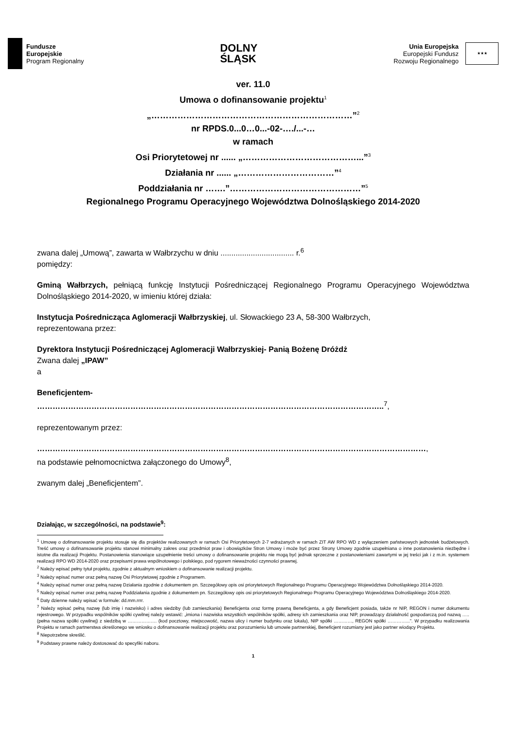Fundusze
Europejskie
Program Regionalny
DOLNY
ŚLĄSK
Unia Europejska
Europejski Fundusz
Rozwoju Regionalnego
★★★
ver. 11.0
Umowa o dofinansowanie projektu<sup>1</sup>
„……………………………………………………………”<sup>2</sup>
nr RPDS.0...0…0...-02-…./...-…
w ramach
Osi Priorytetowej nr ...... „…………………………………...”<sup>3</sup>
Działania nr ...... „……………………………”<sup>4</sup>
Poddziałania nr …….”………………………………………”<sup>5</sup>
Regionalnego Programu Operacyjnego Województwa Dolnośląskiego 2014-2020
zwana dalej „Umową”, zawarta w Wałbrzychu w dniu .................................. r.<sup>6</sup>
pomiędzy:
Gminą Wałbrzych, pełniącą funkcję Instytucji Pośredniczącej Regionalnego Programu Operacyjnego Województwa Dolnośląskiego 2014-2020, w imieniu której działa:
Instytucja Pośrednicząca Aglomeracji Wałbrzyskiej, ul. Słowackiego 23 A, 58-300 Wałbrzych,
reprezentowana przez:
Dyrektora Instytucji Pośredniczącej Aglomeracji Wałbrzyskiej- Panią Bożenę Dróżdż
Zwana dalej „IPAW”
a
Beneficjentem-
……………………………………………………………………………………………………………………..<sup>7</sup>,
reprezentowanym przez:
……………………………………………………………………………………………………………………………………,
na podstawie pełnomocnictwa załączonego do Umowy<sup>8</sup>,
zwanym dalej „Beneficjentem”.
Działając, w szczególności, na podstawie<sup>9</sup>:
<sup>1</sup> Umowę o dofinansowanie projektu stosuje się dla projektów realizowanych w ramach Osi Priorytetowych 2-7 wdrażanych w ramach ZIT AW RPO WD z wyłączeniem państwowych jednostek budżetowych. Treść umowy o dofinansowanie projektu stanowi minimalny zakres oraz przedmiot praw i obowiązków Stron Umowy i może być przez Strony Umowy zgodnie uzupełniana o inne postanowienia niezbędne i istotne dla realizacji Projektu. Postanowienia stanowiące uzupełnienie treści umowy o dofinansowanie projektu nie mogą być jednak sprzeczne z postanowieniami zawartymi w jej treści jak i z m.in. systemem realizacji RPO WD 2014-2020 oraz przepisami prawa wspólnotowego i polskiego, pod rygorem nieważności czynności prawnej.
<sup>2</sup> Należy wpisać pełny tytuł projektu, zgodnie z aktualnym wnioskiem o dofinansowanie realizacji projektu.
<sup>3</sup> Należy wpisać numer oraz pełną nazwę Osi Priorytetowej zgodnie z Programem.
<sup>4</sup> Należy wpisać numer oraz pełną nazwę Działania zgodnie z dokumentem pn. Szczegółowy opis osi priorytetowych Regionalnego Programu Operacyjnego Województwa Dolnośląskiego 2014-2020.
<sup>5</sup> Należy wpisać numer oraz pełną nazwę Poddziałania zgodnie z dokumentem pn. Szczegółowy opis osi priorytetowych Regionalnego Programu Operacyjnego Województwa Dolnośląskiego 2014-2020.
<sup>6</sup> Daty dzienne należy wpisać w formule: dd.mm.rrrr.
<sup>7</sup> Należy wpisać pełną nazwę (lub imię i nazwisko) i adres siedziby (lub zamieszkania) Beneficjenta oraz formę prawną Beneficjenta, a gdy Beneficjent posiada, także nr NIP, REGON i numer dokumentu rejestrowego. W przypadku wspólników spółki cywilnej należy wstawić: „imiona i nazwiska wszystkich wspólników spółki, adresy ich zamieszkania oraz NIP, prowadzący działalność gospodarczą pod nazwą ….. (pełna nazwa spółki cywilnej) z siedzibą w ………………. (kod pocztowy, miejscowość, nazwa ulicy i numer budynku oraz lokalu), NIP spółki …………, REGON spółki …………...”. W przypadku realizowania Projektu w ramach partnerstwa określonego we wniosku o dofinansowanie realizacji projektu oraz porozumieniu lub umowie partnerskiej, Beneficjent rozumiany jest jako partner wiodący Projektu.
<sup>8</sup> Niepotrzebne skreślić.
<sup>9</sup> Podstawy prawne należy dostosować do specyfiki naboru.
1